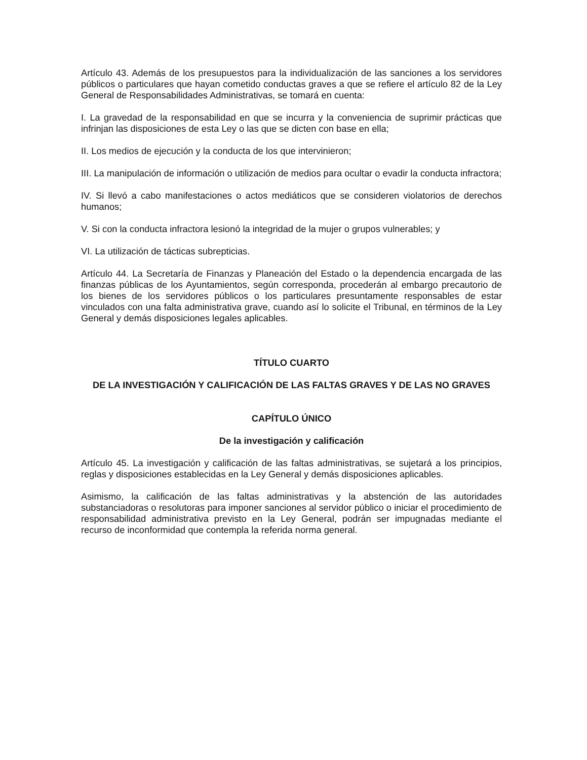Artículo 43. Además de los presupuestos para la individualización de las sanciones a los servidores públicos o particulares que hayan cometido conductas graves a que se refiere el artículo 82 de la Ley General de Responsabilidades Administrativas, se tomará en cuenta:
I. La gravedad de la responsabilidad en que se incurra y la conveniencia de suprimir prácticas que infrinjan las disposiciones de esta Ley o las que se dicten con base en ella;
II. Los medios de ejecución y la conducta de los que intervinieron;
III. La manipulación de información o utilización de medios para ocultar o evadir la conducta infractora;
IV. Si llevó a cabo manifestaciones o actos mediáticos que se consideren violatorios de derechos humanos;
V. Si con la conducta infractora lesionó la integridad de la mujer o grupos vulnerables; y
VI. La utilización de tácticas subrepticias.
Artículo 44. La Secretaría de Finanzas y Planeación del Estado o la dependencia encargada de las finanzas públicas de los Ayuntamientos, según corresponda, procederán al embargo precautorio de los bienes de los servidores públicos o los particulares presuntamente responsables de estar vinculados con una falta administrativa grave, cuando así lo solicite el Tribunal, en términos de la Ley General y demás disposiciones legales aplicables.
TÍTULO CUARTO
DE LA INVESTIGACIÓN Y CALIFICACIÓN DE LAS FALTAS GRAVES Y DE LAS NO GRAVES
CAPÍTULO ÚNICO
De la investigación y calificación
Artículo 45. La investigación y calificación de las faltas administrativas, se sujetará a los principios, reglas y disposiciones establecidas en la Ley General y demás disposiciones aplicables.
Asimismo, la calificación de las faltas administrativas y la abstención de las autoridades substanciadoras o resolutoras para imponer sanciones al servidor público o iniciar el procedimiento de responsabilidad administrativa previsto en la Ley General, podrán ser impugnadas mediante el recurso de inconformidad que contempla la referida norma general.